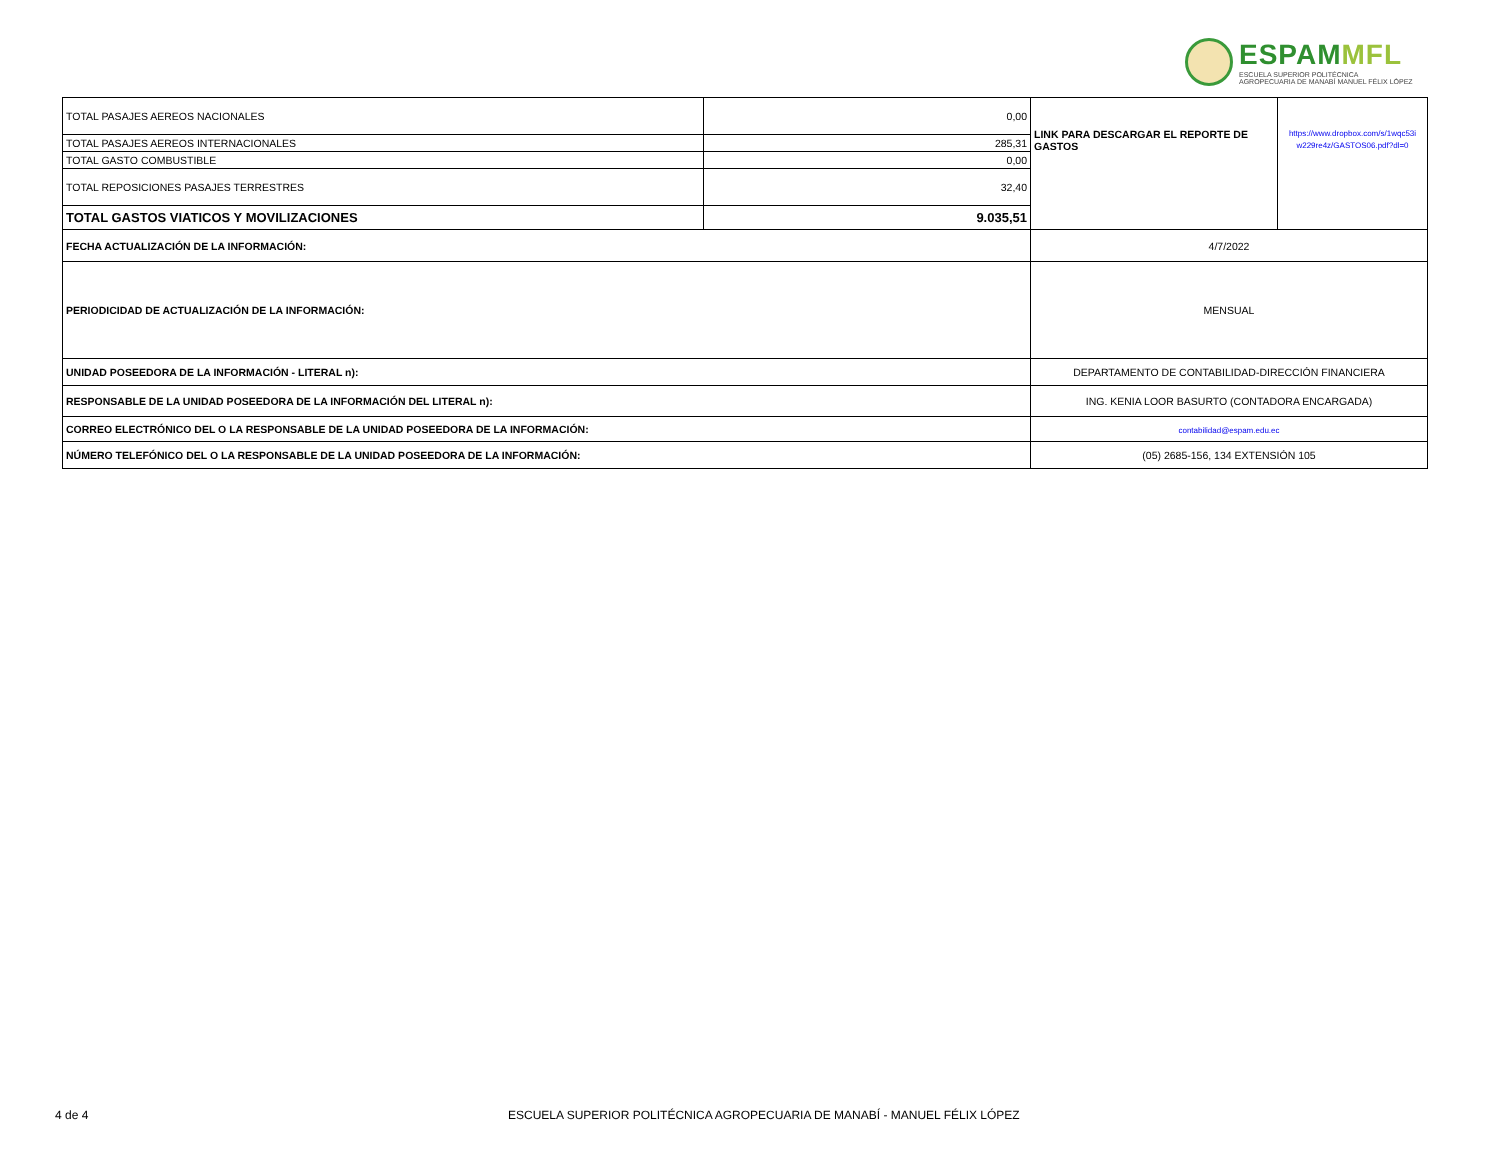ESPAMMFL
ESCUELA SUPERIOR POLITÉCNICA
AGROPECUARIA DE MANABÍ MANUEL FÉLIX LÓPEZ
| TOTAL PASAJES AEREOS NACIONALES | 0,00 | LINK PARA DESCARGAR EL REPORTE DE GASTOS | https://www.dropbox.com/s/1wqc53i w229re4z/GASTOS06.pdf?dl=0 |
| TOTAL PASAJES AEREOS INTERNACIONALES | 285,31 | | |
| TOTAL GASTO COMBUSTIBLE | 0,00 | | |
| TOTAL REPOSICIONES PASAJES TERRESTRES | 32,40 | | |
| TOTAL GASTOS VIATICOS Y MOVILIZACIONES | 9.035,51 | | |
| FECHA ACTUALIZACIÓN DE LA INFORMACIÓN: | | 4/7/2022 | |
| PERIODICIDAD DE ACTUALIZACIÓN DE LA INFORMACIÓN: | | MENSUAL | |
| UNIDAD POSEEDORA DE LA INFORMACIÓN - LITERAL n): | | DEPARTAMENTO DE CONTABILIDAD-DIRECCIÓN FINANCIERA | |
| RESPONSABLE DE LA UNIDAD POSEEDORA DE LA INFORMACIÓN DEL LITERAL n): | | ING. KENIA LOOR BASURTO (CONTADORA ENCARGADA) | |
| CORREO ELECTRÓNICO DEL O LA RESPONSABLE DE LA UNIDAD POSEEDORA DE LA INFORMACIÓN: | | contabilidad@espam.edu.ec | |
| NÚMERO TELEFÓNICO DEL O LA RESPONSABLE DE LA UNIDAD POSEEDORA DE LA INFORMACIÓN: | | (05) 2685-156, 134 EXTENSIÓN 105 | |
4 de 4 ESCUELA SUPERIOR POLITÉCNICA AGROPECUARIA DE MANABÍ - MANUEL FÉLIX LÓPEZ